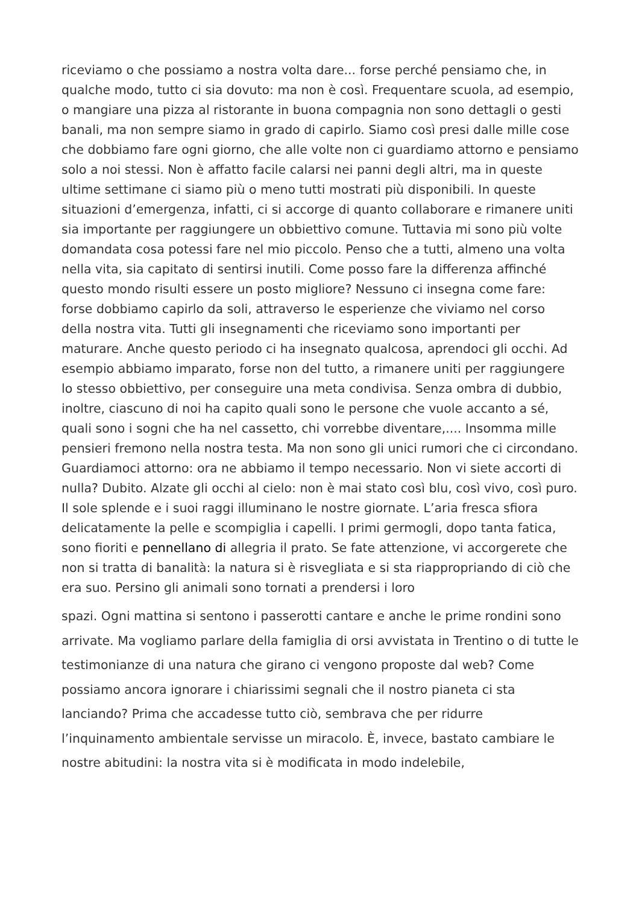riceviamo o che possiamo a nostra volta dare... forse perché pensiamo che, in qualche modo, tutto ci sia dovuto: ma non è così. Frequentare scuola, ad esempio, o mangiare una pizza al ristorante in buona compagnia non sono dettagli o gesti banali, ma non sempre siamo in grado di capirlo. Siamo così presi dalle mille cose che dobbiamo fare ogni giorno, che alle volte non ci guardiamo attorno e pensiamo solo a noi stessi. Non è affatto facile calarsi nei panni degli altri, ma in queste ultime settimane ci siamo più o meno tutti mostrati più disponibili. In queste situazioni d’emergenza, infatti, ci si accorge di quanto collaborare e rimanere uniti sia importante per raggiungere un obbiettivo comune. Tuttavia mi sono più volte domandata cosa potessi fare nel mio piccolo. Penso che a tutti, almeno una volta nella vita, sia capitato di sentirsi inutili. Come posso fare la differenza affinché questo mondo risulti essere un posto migliore? Nessuno ci insegna come fare: forse dobbiamo capirlo da soli, attraverso le esperienze che viviamo nel corso della nostra vita. Tutti gli insegnamenti che riceviamo sono importanti per maturare. Anche questo periodo ci ha insegnato qualcosa, aprendoci gli occhi. Ad esempio abbiamo imparato, forse non del tutto, a rimanere uniti per raggiungere lo stesso obbiettivo, per conseguire una meta condivisa. Senza ombra di dubbio, inoltre, ciascuno di noi ha capito quali sono le persone che vuole accanto a sé, quali sono i sogni che ha nel cassetto, chi vorrebbe diventare,.... Insomma mille pensieri fremono nella nostra testa. Ma non sono gli unici rumori che ci circondano. Guardiamoci attorno: ora ne abbiamo il tempo necessario. Non vi siete accorti di nulla? Dubito. Alzate gli occhi al cielo: non è mai stato così blu, così vivo, così puro. Il sole splende e i suoi raggi illuminano le nostre giornate. L’aria fresca sfiora delicatamente la pelle e scompiglia i capelli. I primi germogli, dopo tanta fatica, sono fioriti e pennellano di allegria il prato. Se fate attenzione, vi accorgerete che non si tratta di banalità: la natura si è risvegliata e si sta riappropriando di ciò che era suo. Persino gli animali sono tornati a prendersi i loro
spazi. Ogni mattina si sentono i passerotti cantare e anche le prime rondini sono arrivate. Ma vogliamo parlare della famiglia di orsi avvistata in Trentino o di tutte le testimonianze di una natura che girano ci vengono proposte dal web? Come possiamo ancora ignorare i chiarissimi segnali che il nostro pianeta ci sta lanciando? Prima che accadesse tutto ciò, sembrava che per ridurre l’inquinamento ambientale servisse un miracolo. È, invece, bastato cambiare le nostre abitudini: la nostra vita si è modificata in modo indelebile,